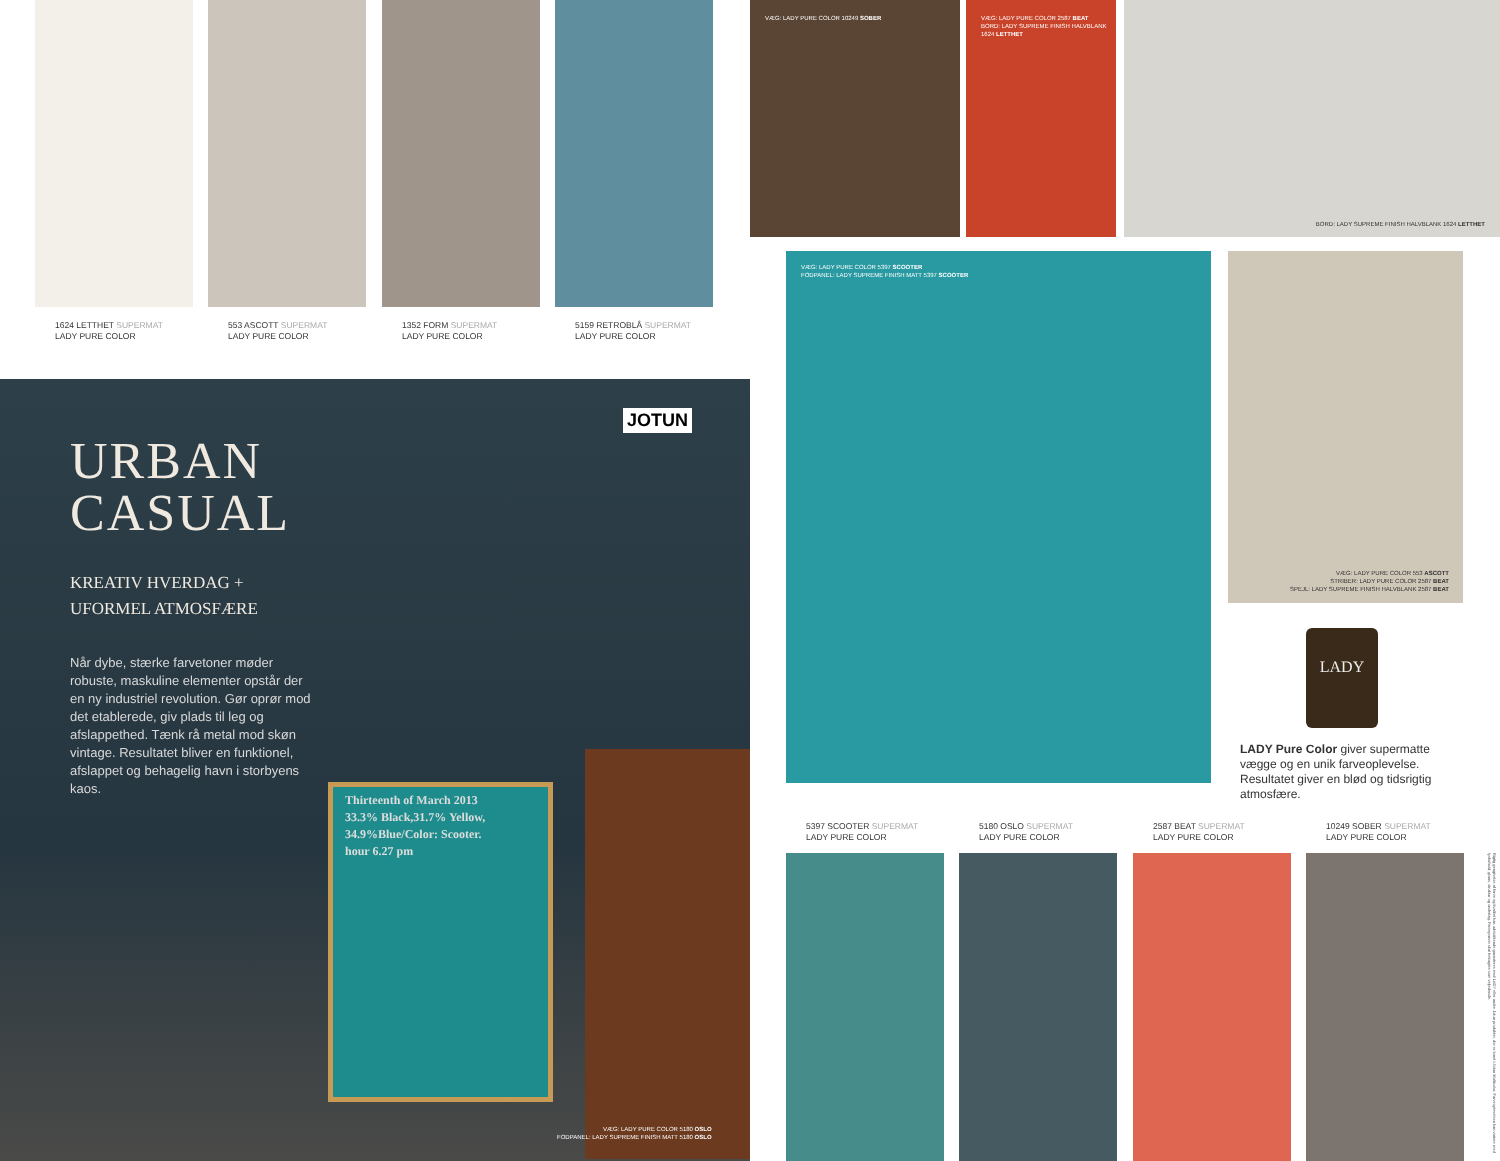1624 LETTHET SUPERMAT
LADY PURE COLOR
553 ASCOTT SUPERMAT
LADY PURE COLOR
1352 FORM SUPERMAT
LADY PURE COLOR
5159 RETROBLÅ SUPERMAT
LADY PURE COLOR
JOTUN
URBAN
CASUAL
KREATIV HVERDAG +
UFORMEL ATMOSFÆRE
Når dybe, stærke farvetoner møder robuste, maskuline elementer opstår der en ny industriel revolution. Gør oprør mod det etablerede, giv plads til leg og afslappethed. Tænk rå metal mod skøn vintage. Resultatet bliver en funktionel, afslappet og behagelig havn i storbyens kaos.
Thirteenth of March 2013
33.3% Black,31.7% Yellow,
34.9%Blue/Color: Scooter.
hour 6.27 pm
VÆG: LADY PURE COLOR 5180 OSLO
FODPANEL: LADY SUPREME FINISH MATT 5180 OSLO
VÆG: LADY PURE COLOR 10249 SOBER
VÆG: LADY PURE COLOR 2587 BEAT
BORD: LADY SUPREME FINISH HALVBLANK
1624 LETTHET
BORD: LADY SUPREME FINISH HALVBLANK 1624 LETTHET
VÆG: LADY PURE COLOR 5397 SCOOTER
FODPANEL: LADY SUPREME FINISH MATT 5397 SCOOTER
VÆG: LADY PURE COLOR 553 ASCOTT
STRIBER: LADY PURE COLOR 2587 BEAT
SPEJL: LADY SUPREME FINISH HALVBLANK 2587 BEAT
LADY
LADY Pure Color giver supermatte vægge og en unik farveoplevelse. Resultatet giver en blød og tidsrigtig atmosfære.
5397 SCOOTER SUPERMAT
LADY PURE COLOR
5180 OSLO SUPERMAT
LADY PURE COLOR
2587 BEAT SUPERMAT
LADY PURE COLOR
10249 SOBER SUPERMAT
LADY PURE COLOR
Rigtig gengivelse af farve og kvalitet kan udelukkende garanteres med LADY eller andre Jotun produkter, der er tonet i Jotun Multicolor. Farveoplevelsen kan variere med lysforhold, glans, struktur og underlag. Farveprøver skal betragtes som vejledende.